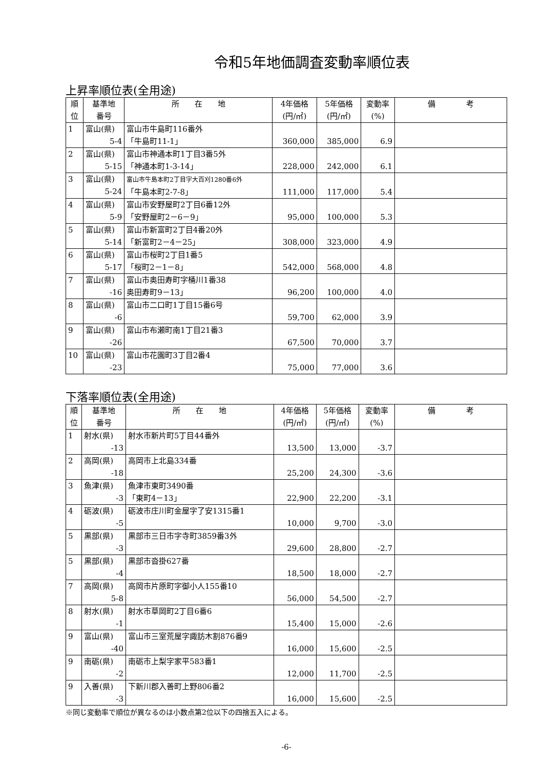令和5年地価調査変動率順位表
上昇率順位表(全用途)
| 順 位 | 基準地 番号 | 所 在 地 | 4年価格 (円/㎡) | 5年価格 (円/㎡) | 変動率 (%) | 備 考 |
| --- | --- | --- | --- | --- | --- | --- |
| 1 | 富山(県) 5-4 | 富山市牛島町116番外 「牛島町11-1」 | 360,000 | 385,000 | 6.9 | |
| 2 | 富山(県) 5-15 | 富山市神通本町1丁目3番5外 「神通本町1-3-14」 | 228,000 | 242,000 | 6.1 | |
| 3 | 富山(県) 5-24 | 富山市牛島本町2丁目字大百刈1280番6外 「牛島本町2-7-8」 | 111,000 | 117,000 | 5.4 | |
| 4 | 富山(県) 5-9 | 富山市安野屋町2丁目6番12外 「安野屋町2－6－9」 | 95,000 | 100,000 | 5.3 | |
| 5 | 富山(県) 5-14 | 富山市新富町2丁目4番20外 「新富町2－4－25」 | 308,000 | 323,000 | 4.9 | |
| 6 | 富山(県) 5-17 | 富山市桜町2丁目1番5 「桜町2－1－8」 | 542,000 | 568,000 | 4.8 | |
| 7 | 富山(県) -16 | 富山市奥田寿町字桶川1番38 奥田寿町9－13」 | 96,200 | 100,000 | 4.0 | |
| 8 | 富山(県) -6 | 富山市二口町1丁目15番6号 | 59,700 | 62,000 | 3.9 | |
| 9 | 富山(県) -26 | 富山市布瀬町南1丁目21番3 | 67,500 | 70,000 | 3.7 | |
| 10 | 富山(県) -23 | 富山市花園町3丁目2番4 | 75,000 | 77,000 | 3.6 | |
下落率順位表(全用途)
| 順 位 | 基準地 番号 | 所 在 地 | 4年価格 (円/㎡) | 5年価格 (円/㎡) | 変動率 (%) | 備 考 |
| --- | --- | --- | --- | --- | --- | --- |
| 1 | 射水(県) -13 | 射水市新片町5丁目44番外 | 13,500 | 13,000 | -3.7 | |
| 2 | 高岡(県) -18 | 高岡市上北島334番 | 25,200 | 24,300 | -3.6 | |
| 3 | 魚津(県) -3 | 魚津市東町3490番 「東町4－13」 | 22,900 | 22,200 | -3.1 | |
| 4 | 砺波(県) -5 | 砺波市庄川町金屋字了安1315番1 | 10,000 | 9,700 | -3.0 | |
| 5 | 黒部(県) -3 | 黒部市三日市字寺町3859番3外 | 29,600 | 28,800 | -2.7 | |
| 5 | 黒部(県) -4 | 黒部市沓掛627番 | 18,500 | 18,000 | -2.7 | |
| 7 | 高岡(県) 5-8 | 高岡市片原町字御小人155番10 | 56,000 | 54,500 | -2.7 | |
| 8 | 射水(県) -1 | 射水市草岡町2丁目6番6 | 15,400 | 15,000 | -2.6 | |
| 9 | 富山(県) -40 | 富山市三室荒屋字諏訪木割876番9 | 16,000 | 15,600 | -2.5 | |
| 9 | 南砺(県) -2 | 南砺市上梨字家平583番1 | 12,000 | 11,700 | -2.5 | |
| 9 | 入善(県) -3 | 下新川郡入善町上野806番2 | 16,000 | 15,600 | -2.5 | |
※同じ変動率で順位が異なるのは小数点第2位以下の四捨五入による。
-6-